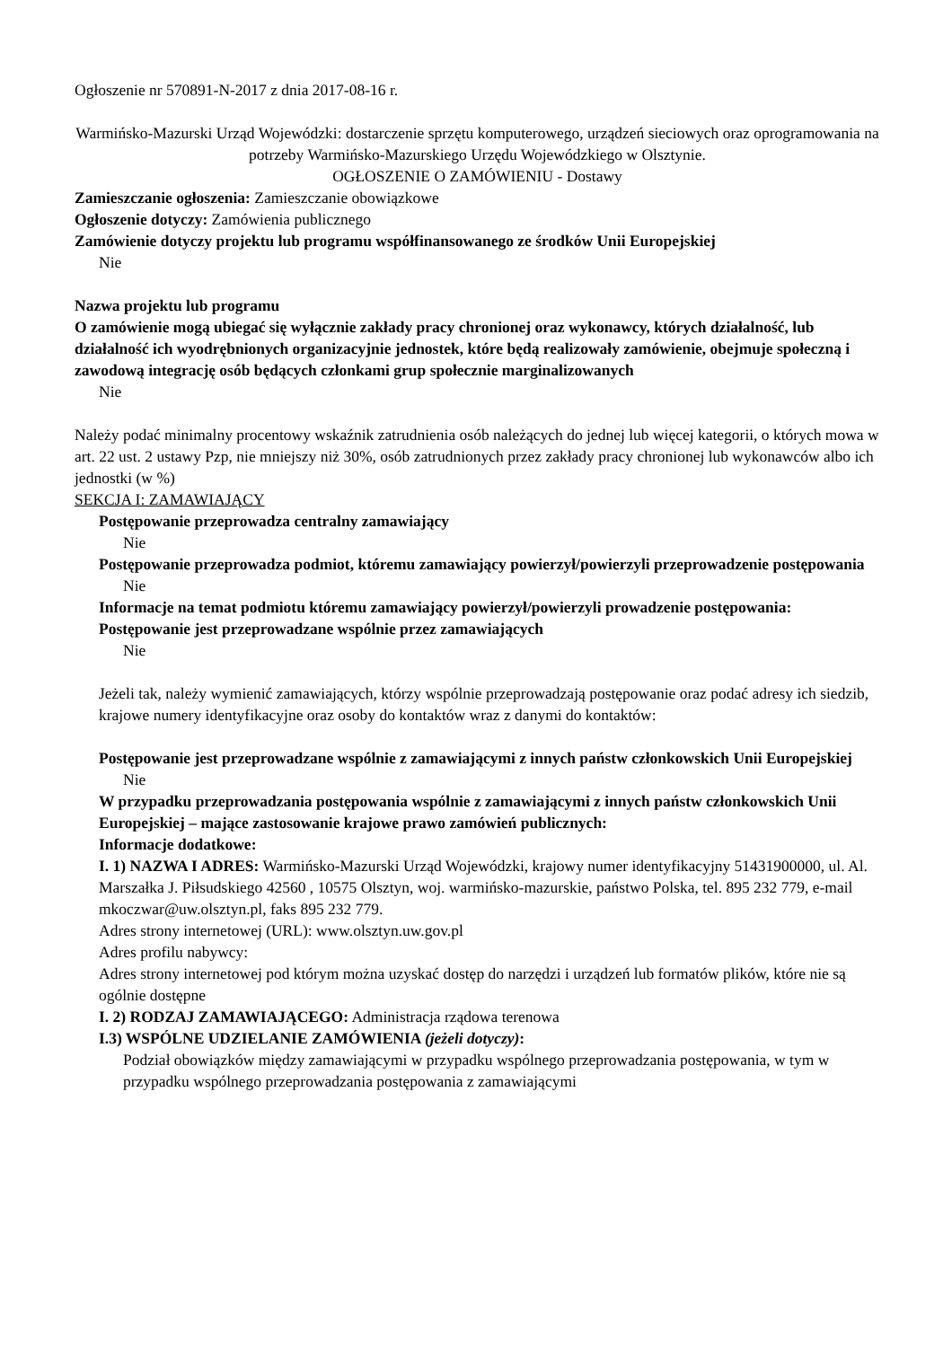Ogłoszenie nr 570891-N-2017 z dnia 2017-08-16 r.
Warmińsko-Mazurski Urząd Wojewódzki: dostarczenie sprzętu komputerowego, urządzeń sieciowych oraz oprogramowania na potrzeby Warmińsko-Mazurskiego Urzędu Wojewódzkiego w Olsztynie.
OGŁOSZENIE O ZAMÓWIENIU - Dostawy
Zamieszczanie ogłoszenia: Zamieszczanie obowiązkowe
Ogłoszenie dotyczy: Zamówienia publicznego
Zamówienie dotyczy projektu lub programu współfinansowanego ze środków Unii Europejskiej
Nie
Nazwa projektu lub programu
O zamówienie mogą ubiegać się wyłącznie zakłady pracy chronionej oraz wykonawcy, których działalność, lub działalność ich wyodrębnionych organizacyjnie jednostek, które będą realizowały zamówienie, obejmuje społeczną i zawodową integrację osób będących członkami grup społecznie marginalizowanych
Nie
Należy podać minimalny procentowy wskaźnik zatrudnienia osób należących do jednej lub więcej kategorii, o których mowa w art. 22 ust. 2 ustawy Pzp, nie mniejszy niż 30%, osób zatrudnionych przez zakłady pracy chronionej lub wykonawców albo ich jednostki (w %)
SEKCJA I: ZAMAWIAJĄCY
Postępowanie przeprowadza centralny zamawiający
Nie
Postępowanie przeprowadza podmiot, któremu zamawiający powierzył/powierzyli przeprowadzenie postępowania
Nie
Informacje na temat podmiotu któremu zamawiający powierzył/powierzyli prowadzenie postępowania:
Postępowanie jest przeprowadzane wspólnie przez zamawiających
Nie
Jeżeli tak, należy wymienić zamawiających, którzy wspólnie przeprowadzają postępowanie oraz podać adresy ich siedzib, krajowe numery identyfikacyjne oraz osoby do kontaktów wraz z danymi do kontaktów:
Postępowanie jest przeprowadzane wspólnie z zamawiającymi z innych państw członkowskich Unii Europejskiej
Nie
W przypadku przeprowadzania postępowania wspólnie z zamawiającymi z innych państw członkowskich Unii Europejskiej – mające zastosowanie krajowe prawo zamówień publicznych:
Informacje dodatkowe:
I. 1) NAZWA I ADRES: Warmińsko-Mazurski Urząd Wojewódzki, krajowy numer identyfikacyjny 51431900000, ul. Al. Marszałka J. Piłsudskiego 42560 , 10575 Olsztyn, woj. warmińsko-mazurskie, państwo Polska, tel. 895 232 779, e-mail mkoczwar@uw.olsztyn.pl, faks 895 232 779.
Adres strony internetowej (URL): www.olsztyn.uw.gov.pl
Adres profilu nabywcy:
Adres strony internetowej pod którym można uzyskać dostęp do narzędzi i urządzeń lub formatów plików, które nie są ogólnie dostępne
I. 2) RODZAJ ZAMAWIAJĄCEGO: Administracja rządowa terenowa
I.3) WSPÓLNE UDZIELANIE ZAMÓWIENIA (jeżeli dotyczy):
Podział obowiązków między zamawiającymi w przypadku wspólnego przeprowadzania postępowania, w tym w przypadku wspólnego przeprowadzania postępowania z zamawiającymi